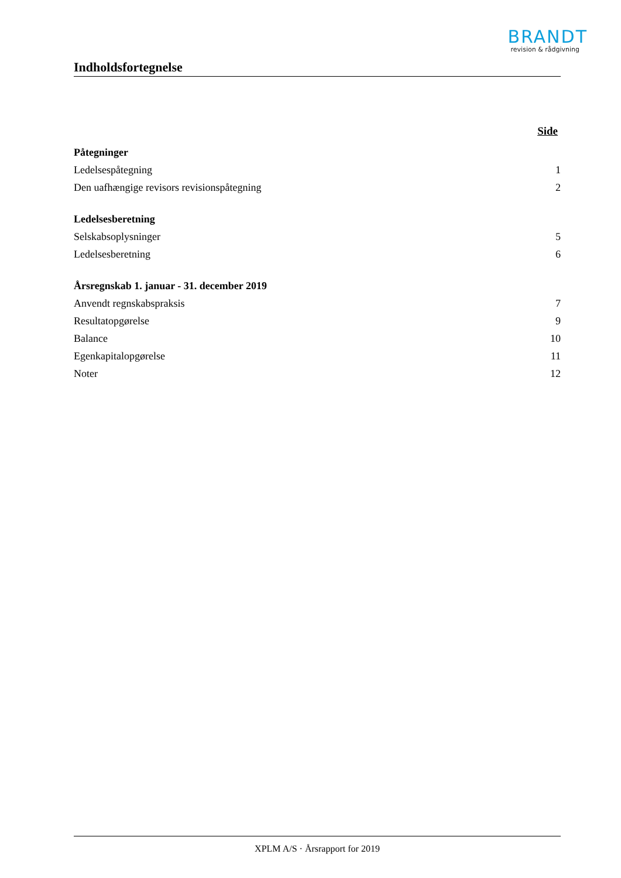BRANDT
revision & rådgivning
Indholdsfortegnelse
Side
Påtegninger
Ledelsespåtegning 1
Den uafhængige revisors revisionspåtegning 2
Ledelsesberetning
Selskabsoplysninger 5
Ledelsesberetning 6
Årsregnskab 1. januar - 31. december 2019
Anvendt regnskabspraksis 7
Resultatopgørelse 9
Balance 10
Egenkapitalopgørelse 11
Noter 12
XPLM A/S · Årsrapport for 2019